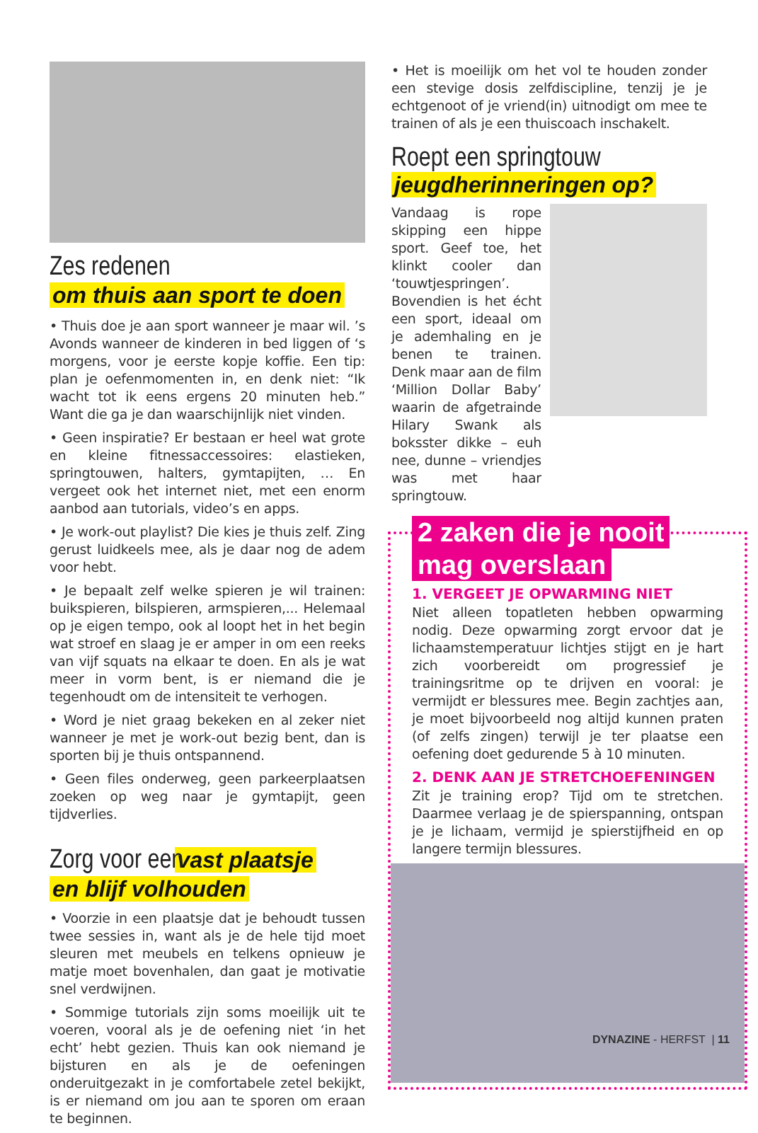Zes redenen
om thuis aan sport te doen
• Thuis doe je aan sport wanneer je maar wil. ’s Avonds wanneer de kinderen in bed liggen of ‘s morgens, voor je eerste kopje koffie. Een tip: plan je oefenmomenten in, en denk niet: “Ik wacht tot ik eens ergens 20 minuten heb.” Want die ga je dan waarschijnlijk niet vinden.
• Geen inspiratie? Er bestaan er heel wat grote en kleine fitnessaccessoires: elastieken, springtouwen, halters, gymtapijten, … En vergeet ook het internet niet, met een enorm aanbod aan tutorials, video’s en apps.
• Je work-out playlist? Die kies je thuis zelf. Zing gerust luidkeels mee, als je daar nog de adem voor hebt.
• Je bepaalt zelf welke spieren je wil trainen: buikspieren, bilspieren, armspieren,... Helemaal op je eigen tempo, ook al loopt het in het begin wat stroef en slaag je er amper in om een reeks van vijf squats na elkaar te doen. En als je wat meer in vorm bent, is er niemand die je tegenhoudt om de intensiteit te verhogen.
• Word je niet graag bekeken en al zeker niet wanneer je met je work-out bezig bent, dan is sporten bij je thuis ontspannend.
• Geen files onderweg, geen parkeerplaatsen zoeken op weg naar je gymtapijt, geen tijdverlies.
Zorg voor een vast plaatsje
en blijf volhouden
• Voorzie in een plaatsje dat je behoudt tussen twee sessies in, want als je de hele tijd moet sleuren met meubels en telkens opnieuw je matje moet bovenhalen, dan gaat je motivatie snel verdwijnen.
• Sommige tutorials zijn soms moeilijk uit te voeren, vooral als je de oefening niet ‘in het echt’ hebt gezien. Thuis kan ook niemand je bijsturen en als je de oefeningen onderuitgezakt in je comfortabele zetel bekijkt, is er niemand om jou aan te sporen om eraan te beginnen.
• Het is moeilijk om het vol te houden zonder een stevige dosis zelfdiscipline, tenzij je je echtgenoot of je vriend(in) uitnodigt om mee te trainen of als je een thuiscoach inschakelt.
Roept een springtouw
jeugdherinneringen op?
Vandaag is rope skipping een hippe sport. Geef toe, het klinkt cooler dan ‘touwtjespringen’. Bovendien is het écht een sport, ideaal om je ademhaling en je benen te trainen. Denk maar aan de film ‘Million Dollar Baby’ waarin de afgetrainde Hilary Swank als boksster dikke – euh nee, dunne – vriendjes was met haar springtouw.
2 zaken die je nooit
mag overslaan
1. VERGEET JE OPWARMING NIET
Niet alleen topatleten hebben opwarming nodig. Deze opwarming zorgt ervoor dat je lichaamstemperatuur lichtjes stijgt en je hart zich voorbereidt om progressief je trainingsritme op te drijven en vooral: je vermijdt er blessures mee. Begin zachtjes aan, je moet bijvoorbeeld nog altijd kunnen praten (of zelfs zingen) terwijl je ter plaatse een oefening doet gedurende 5 à 10 minuten.
2. DENK AAN JE STRETCHOEFENINGEN
Zit je training erop? Tijd om te stretchen. Daarmee verlaag je de spierspanning, ontspan je je lichaam, vermijd je spierstijfheid en op langere termijn blessures.
DYNAZINE - HERFST | 11